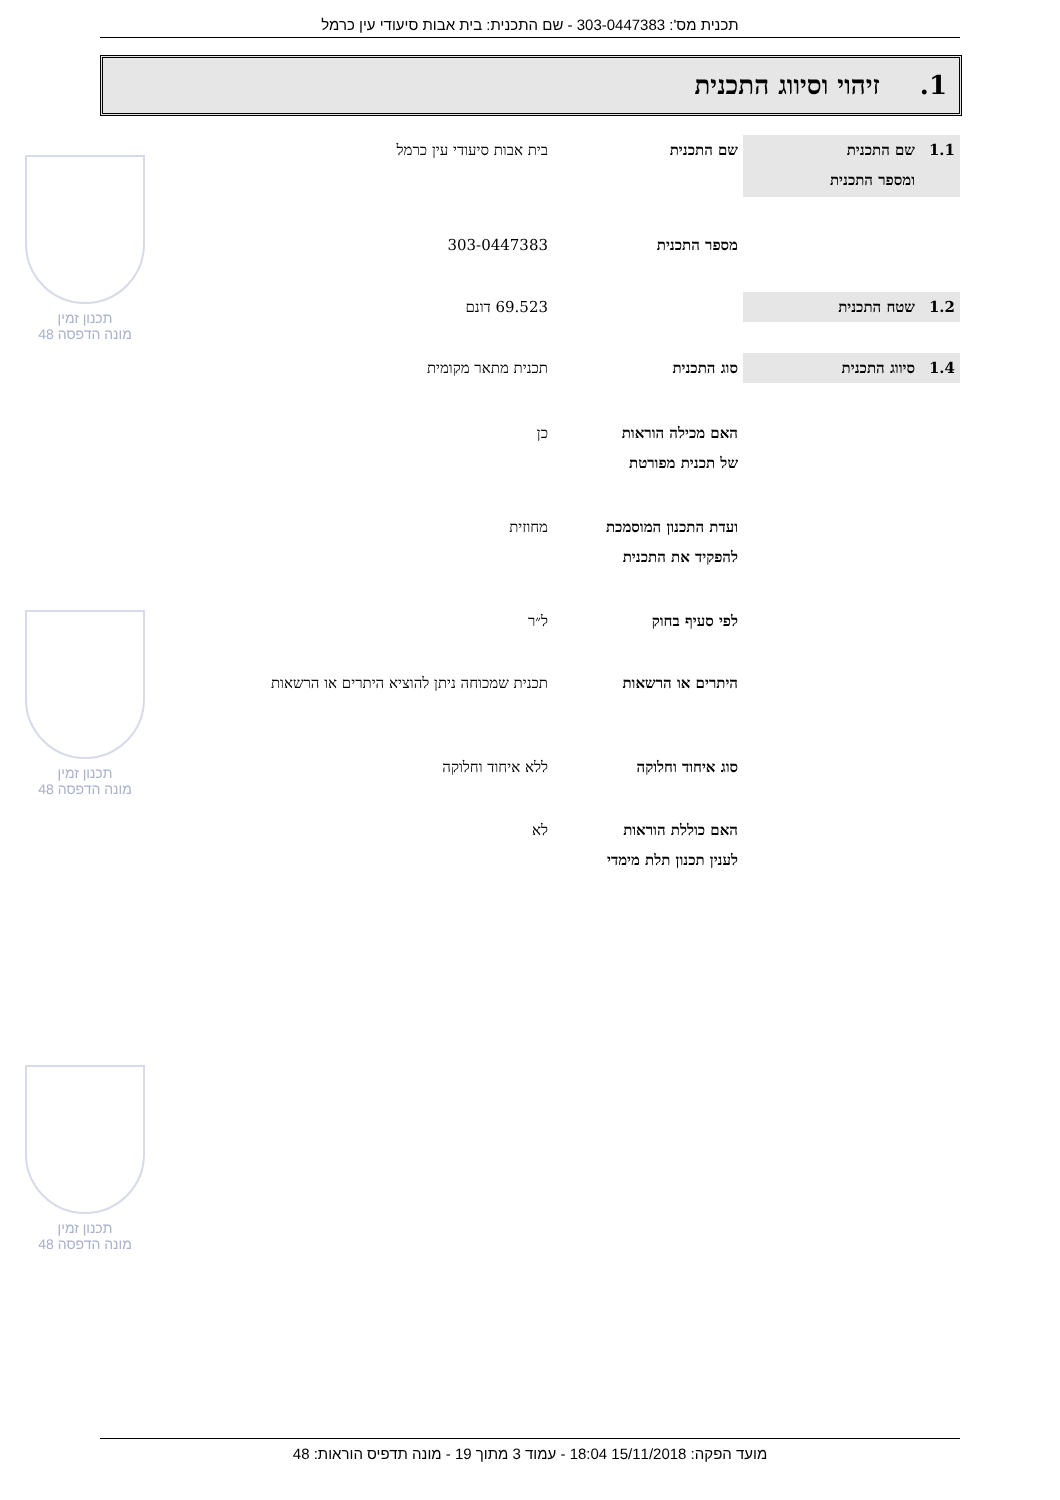תכנית מס': 303-0447383 - שם התכנית: בית אבות סיעודי עין כרמל
1. זיהוי וסיווג התכנית
1.1 שם התכנית
ומספר התכנית
שם התכנית בית אבות סיעודי עין כרמל
מספר התכנית 303-0447383
1.2 שטח התכנית 69.523 דונם
1.4 סיווג התכנית סוג התכנית תכנית מתאר מקומית
האם מכילה הוראות
של תכנית מפורטת
כן
ועדת התכנון המוסמכת
להפקיד את התכנית
מחוזית
לפי סעיף בחוק ל״ר
היתרים או הרשאות תכנית שמכוחה ניתן להוציא היתרים או הרשאות
סוג איחוד וחלוקה ללא איחוד וחלוקה
האם כוללת הוראות
לענין תכנון תלת מימדי
לא
תכנון זמין
מונה הדפסה 48
תכנון זמין
מונה הדפסה 48
תכנון זמין
מונה הדפסה 48
מועד הפקה: 15/11/2018 18:04 - עמוד 3 מתוך 19 - מונה תדפיס הוראות: 48